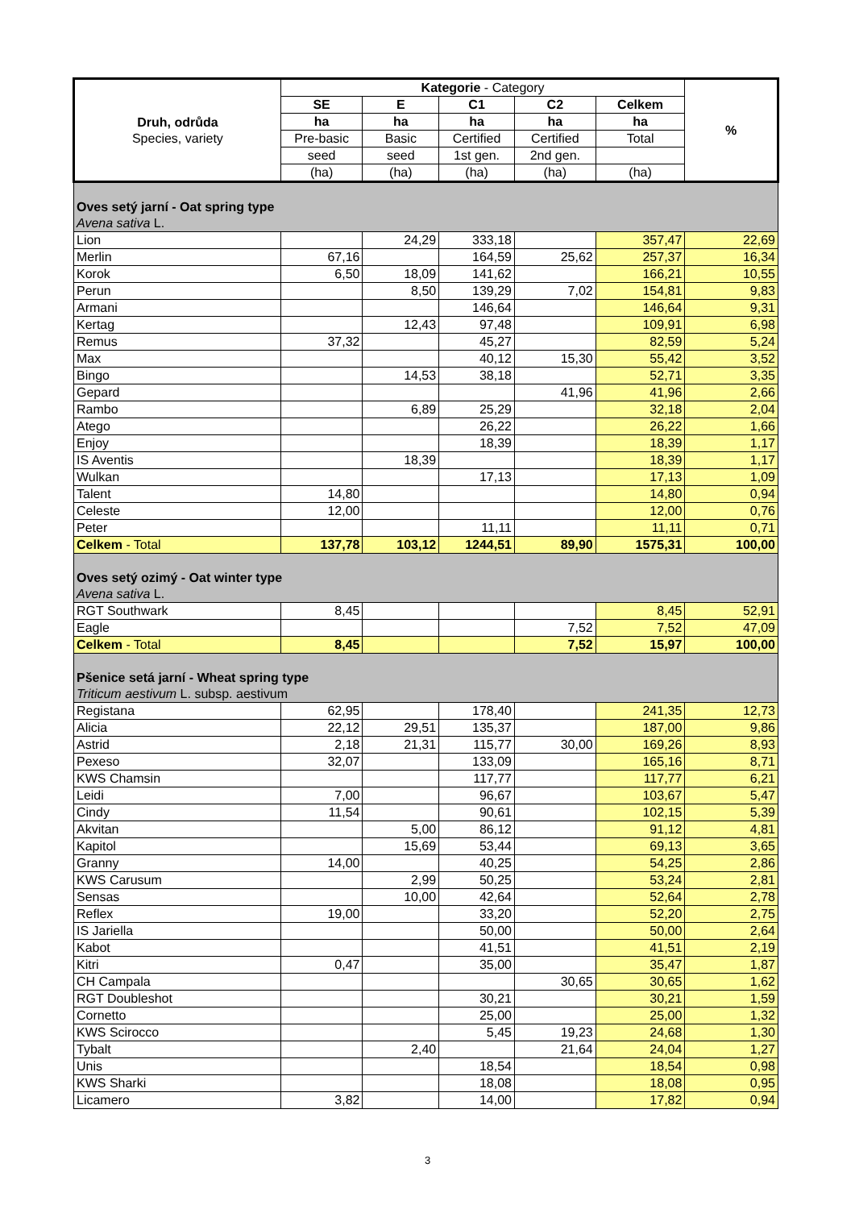| Druh, odrůda Species, variety | Kategorie - Category | | | | | % |
| --- | --- | --- | --- | --- | --- | --- |
| | SE | E | C1 | C2 | Celkem | |
| | ha | ha | ha | ha | ha | |
| | Pre-basic | Basic | Certified | Certified | Total | |
| | seed | seed | 1st gen. | 2nd gen. | | |
| | (ha) | (ha) | (ha) | (ha) | (ha) | |
| Oves setý jarní - Oat spring type Avena sativa L. | | | | | | |
| Lion | | 24,29 | 333,18 | | 357,47 | 22,69 |
| Merlin | 67,16 | | 164,59 | 25,62 | 257,37 | 16,34 |
| Korok | 6,50 | 18,09 | 141,62 | | 166,21 | 10,55 |
| Perun | | 8,50 | 139,29 | 7,02 | 154,81 | 9,83 |
| Armani | | | 146,64 | | 146,64 | 9,31 |
| Kertag | | 12,43 | 97,48 | | 109,91 | 6,98 |
| Remus | 37,32 | | 45,27 | | 82,59 | 5,24 |
| Max | | | 40,12 | 15,30 | 55,42 | 3,52 |
| Bingo | | 14,53 | 38,18 | | 52,71 | 3,35 |
| Gepard | | | | 41,96 | 41,96 | 2,66 |
| Rambo | | 6,89 | 25,29 | | 32,18 | 2,04 |
| Atego | | | 26,22 | | 26,22 | 1,66 |
| Enjoy | | | 18,39 | | 18,39 | 1,17 |
| IS Aventis | | 18,39 | | | 18,39 | 1,17 |
| Wulkan | | | 17,13 | | 17,13 | 1,09 |
| Talent | 14,80 | | | | 14,80 | 0,94 |
| Celeste | 12,00 | | | | 12,00 | 0,76 |
| Peter | | | 11,11 | | 11,11 | 0,71 |
| Celkem - Total | 137,78 | 103,12 | 1244,51 | 89,90 | 1575,31 | 100,00 |
| Oves setý ozimý - Oat winter type Avena sativa L. | | | | | | |
| RGT Southwark | 8,45 | | | | 8,45 | 52,91 |
| Eagle | | | | 7,52 | 7,52 | 47,09 |
| Celkem - Total | 8,45 | | | 7,52 | 15,97 | 100,00 |
| Pšenice setá jarní - Wheat spring type Triticum aestivum L. subsp. aestivum | | | | | | |
| Registana | 62,95 | | 178,40 | | 241,35 | 12,73 |
| Alicia | 22,12 | 29,51 | 135,37 | | 187,00 | 9,86 |
| Astrid | 2,18 | 21,31 | 115,77 | 30,00 | 169,26 | 8,93 |
| Pexeso | 32,07 | | 133,09 | | 165,16 | 8,71 |
| KWS Chamsin | | | 117,77 | | 117,77 | 6,21 |
| Leidi | 7,00 | | 96,67 | | 103,67 | 5,47 |
| Cindy | 11,54 | | 90,61 | | 102,15 | 5,39 |
| Akvitan | | 5,00 | 86,12 | | 91,12 | 4,81 |
| Kapitol | | 15,69 | 53,44 | | 69,13 | 3,65 |
| Granny | 14,00 | | 40,25 | | 54,25 | 2,86 |
| KWS Carusum | | 2,99 | 50,25 | | 53,24 | 2,81 |
| Sensas | | 10,00 | 42,64 | | 52,64 | 2,78 |
| Reflex | 19,00 | | 33,20 | | 52,20 | 2,75 |
| IS Jariella | | | 50,00 | | 50,00 | 2,64 |
| Kabot | | | 41,51 | | 41,51 | 2,19 |
| Kitri | 0,47 | | 35,00 | | 35,47 | 1,87 |
| CH Campala | | | | 30,65 | 30,65 | 1,62 |
| RGT Doubleshot | | | 30,21 | | 30,21 | 1,59 |
| Cornetto | | | 25,00 | | 25,00 | 1,32 |
| KWS Scirocco | | | 5,45 | 19,23 | 24,68 | 1,30 |
| Tybalt | | 2,40 | | 21,64 | 24,04 | 1,27 |
| Unis | | | 18,54 | | 18,54 | 0,98 |
| KWS Sharki | | | 18,08 | | 18,08 | 0,95 |
| Licamero | 3,82 | | 14,00 | | 17,82 | 0,94 |
3